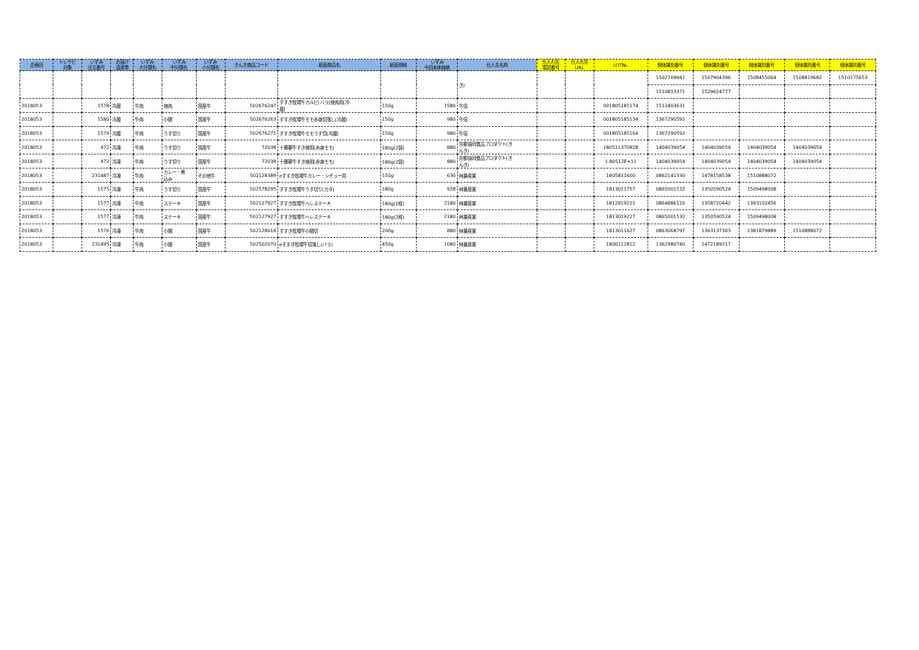| 企画回 | トレサビ 対象 | いずみ 注文番号 | お届け 温度帯 | いずみ 大分類名 | いずみ 中分類名 | いずみ 小分類名 | きんき商品コード | 紙面商品名 | 紙面規格 | いずみ 今回本体価格 | 仕入先名称 | 仕入れ先 電話番号 | 仕入れ先 URL | LOT№. | 個体識別番号 | 個体識別番号 | 個体識別番号 | 個体識別番号 | 個体識別番号 |
| --- | --- | --- | --- | --- | --- | --- | --- | --- | --- | --- | --- | --- | --- | --- | --- | --- | --- | --- | --- |
| | | | | | | | | | | | き) | | | | 1502709941 | 1507904396 | 1508455064 | 1508819682 | 1510175653 |
| | | | | | | | | | | | | | | | 1510813371 | 1529624777 | | | |
| 2018053 | | 1578 | 冷蔵 | 牛肉 | 焼肉 | 国産牛 | 502676247 | すすき牧場牛カルビ(バラ)焼肉用(冷 蔵) | 150g | 1580 | 牛信 | | | 001805185174 | 1512403631 | | | | |
| 2018053 | | 1580 | 冷蔵 | 牛肉 | 小間 | 国産牛 | 502676263 | すすき牧場牛モモ赤身切落し(冷蔵) | 150g | 980 | 牛信 | | | 001805185134 | 1367290592 | | | | |
| 2018053 | | 1579 | 冷蔵 | 牛肉 | うす切り | 国産牛 | 502676271 | すすき牧場牛モモうす切(冷蔵) | 150g | 980 | 牛信 | | | 001805185164 | 1367290592 | | | | |
| 2018053 | | 472 | 冷凍 | 牛肉 | うす切り | 国産牛 | 72038 | 十勝夢牛すき焼用(赤身モモ) | 180g(2袋) | 880 | 京都協同食品プロダクト(き んき) | | | 180511370828 | 1404039054 | 1404039054 | 1404039054 | 1404039054 | |
| 2018053 | | 472 | 冷凍 | 牛肉 | うす切り | 国産牛 | 72038 | 十勝夢牛すき焼用(赤身モモ) | 180g(2袋) | 880 | 京都協同食品プロダクト(き んき) | | | 1.80512E+11 | 1404039054 | 1404039054 | 1404039054 | 1404039054 | |
| 2018053 | | 231487 | 冷凍 | 牛肉 | カレー・煮 込み | その他牛 | 502128389 | eすすき牧場牛カレー・シチュー用 | 150g | 630 | 林兼産業 | | | 1805811600 | 0862141330 | 1478158538 | 1510888072 | | |
| 2018053 | | 1575 | 冷凍 | 牛肉 | うす切り | 国産牛 | 502578295 | すすき牧場牛うす切り(カタ) | 180g | 928 | 林兼産業 | | | 1813011757 | 0865001532 | 1350590524 | 1509498008 | | |
| 2018053 | | 1577 | 冷凍 | 牛肉 | ステーキ | 国産牛 | 502127927 | すすき牧場牛ヘレステーキ | 180g(2枚) | 2180 | 林兼産業 | | | 1812919221 | 0864886116 | 1358720442 | 1393102456 | | |
| 2018053 | | 1577 | 冷凍 | 牛肉 | ステーキ | 国産牛 | 502127927 | すすき牧場牛ヘレステーキ | 180g(2枚) | 2180 | 林兼産業 | | | 1813019227 | 0865001532 | 1350590524 | 1509498008 | | |
| 2018053 | | 1576 | 冷凍 | 牛肉 | 小間 | 国産牛 | 502128016 | すすき牧場牛小間切 | 200g | 880 | 林兼産業 | | | 1813011627 | 0863068797 | 1363137303 | 1381879889 | 1510888072 | |
| 2018053 | | 231495 | 冷凍 | 牛肉 | 小間 | 国産牛 | 502502070 | eすすき牧場牛切落し(バラ) | 450g | 1080 | 林兼産業 | | | 1806112812 | 1362980740 | 1472189217 | | | |